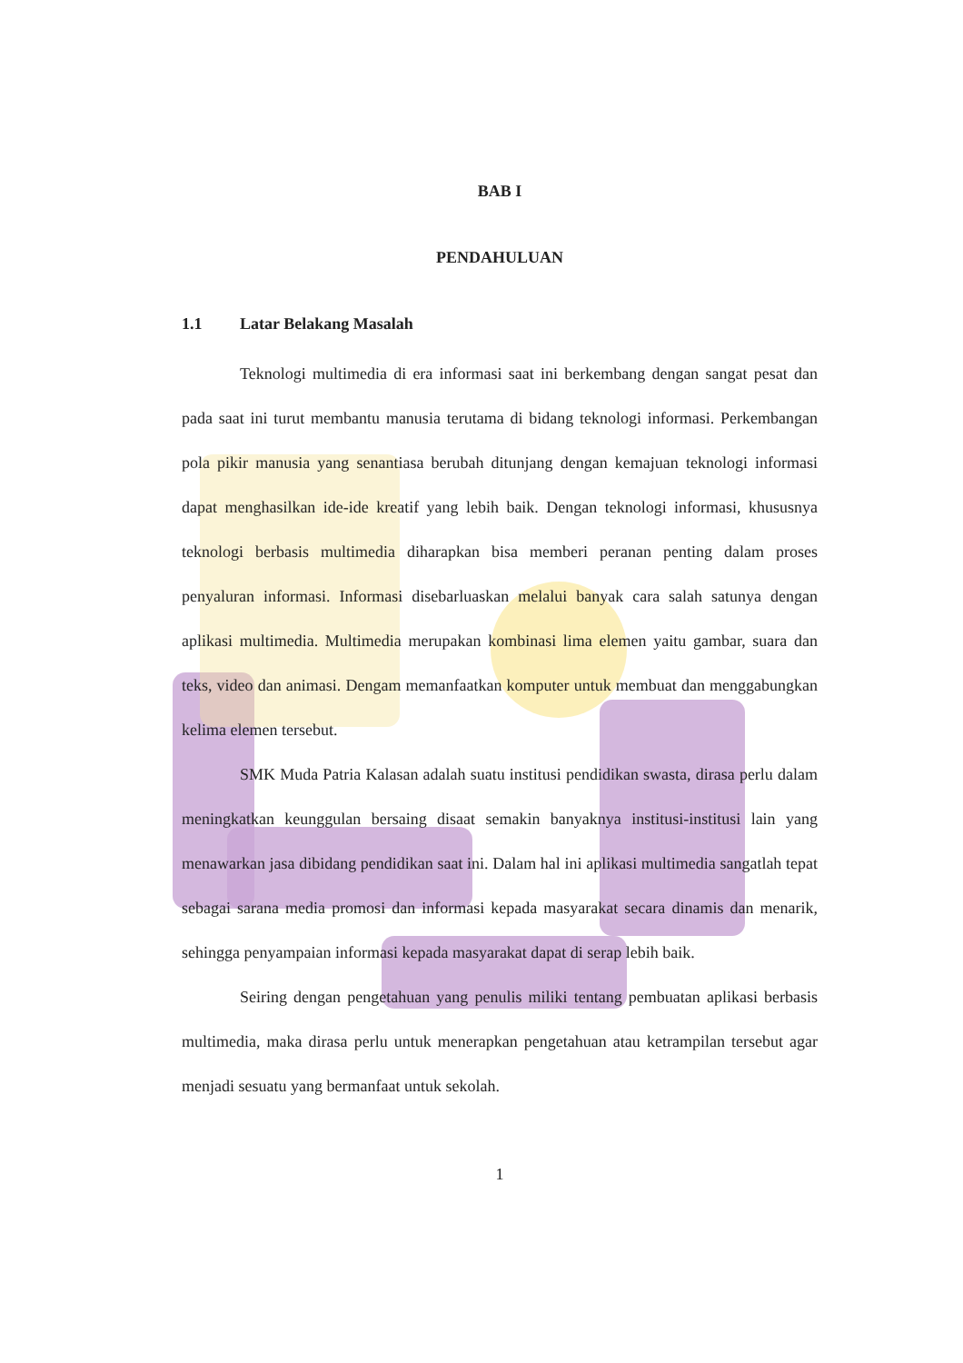BAB I
PENDAHULUAN
1.1 Latar Belakang Masalah
Teknologi multimedia di era informasi saat ini berkembang dengan sangat pesat dan pada saat ini turut membantu manusia terutama di bidang teknologi informasi. Perkembangan pola pikir manusia yang senantiasa berubah ditunjang dengan kemajuan teknologi informasi dapat menghasilkan ide-ide kreatif yang lebih baik. Dengan teknologi informasi, khususnya teknologi berbasis multimedia diharapkan bisa memberi peranan penting dalam proses penyaluran informasi. Informasi disebarluaskan melalui banyak cara salah satunya dengan aplikasi multimedia. Multimedia merupakan kombinasi lima elemen yaitu gambar, suara dan teks, video dan animasi. Dengam memanfaatkan komputer untuk membuat dan menggabungkan kelima elemen tersebut.
SMK Muda Patria Kalasan adalah suatu institusi pendidikan swasta, dirasa perlu dalam meningkatkan keunggulan bersaing disaat semakin banyaknya institusi-institusi lain yang menawarkan jasa dibidang pendidikan saat ini. Dalam hal ini aplikasi multimedia sangatlah tepat sebagai sarana media promosi dan informasi kepada masyarakat secara dinamis dan menarik, sehingga penyampaian informasi kepada masyarakat dapat di serap lebih baik.
Seiring dengan pengetahuan yang penulis miliki tentang pembuatan aplikasi berbasis multimedia, maka dirasa perlu untuk menerapkan pengetahuan atau ketrampilan tersebut agar menjadi sesuatu yang bermanfaat untuk sekolah.
1